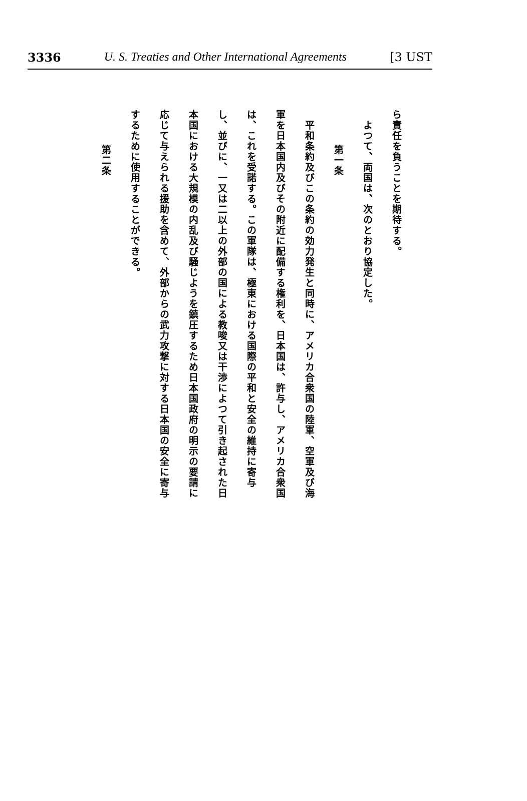3336 U. S. Treaties and Other International Agreements [3 UST
ら責任を負うことを期待する。
　よつて、両国は、次のとおり協定した。
第一条
　平和条約及びこの条約の効力発生と同時に、アメリカ合衆国の陸軍、空軍及び海軍を日本国内及びその附近に配備する権利を、日本国は、許与し、アメリカ合衆国は、これを受諾する。この軍隊は、極東における国際の平和と安全の維持に寄与し、並びに、一又は二以上の外部の国による教唆又は干渉によつて引き起された日本国における大規模の内乱及び騒じようを鎮圧するため日本国政府の明示の要請に応じて与えられる援助を含めて、外部からの武力攻撃に対する日本国の安全に寄与するために使用することができる。
第二条